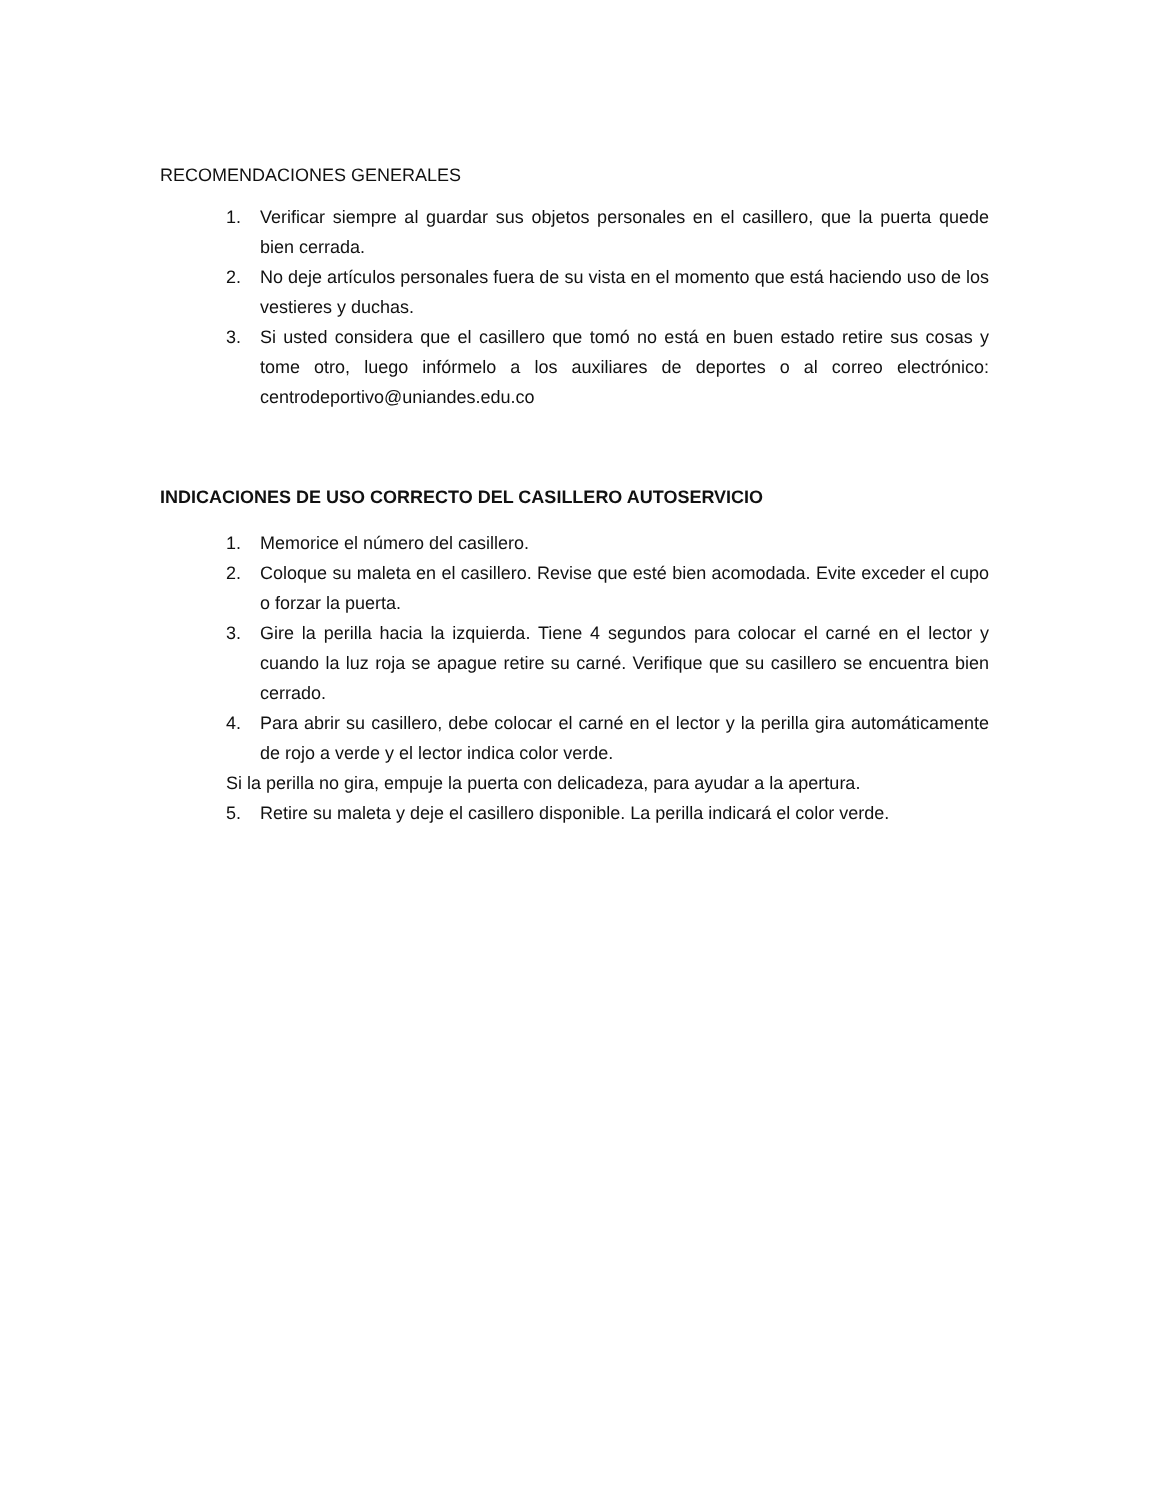RECOMENDACIONES GENERALES
1. Verificar siempre al guardar sus objetos personales en el casillero, que la puerta quede bien cerrada.
2. No deje artículos personales fuera de su vista en el momento que está haciendo uso de los vestieres y duchas.
3. Si usted considera que el casillero que tomó no está en buen estado retire sus cosas y tome otro, luego infórmelo a los auxiliares de deportes o al correo electrónico: centrodeportivo@uniandes.edu.co
INDICACIONES DE USO CORRECTO DEL CASILLERO AUTOSERVICIO
1. Memorice el número del casillero.
2. Coloque su maleta en el casillero. Revise que esté bien acomodada. Evite exceder el cupo o forzar la puerta.
3. Gire la perilla hacia la izquierda. Tiene 4 segundos para colocar el carné en el lector y cuando la luz roja se apague retire su carné. Verifique que su casillero se encuentra bien cerrado.
4. Para abrir su casillero, debe colocar el carné en el lector y la perilla gira automáticamente de rojo a verde y el lector indica color verde.
Si la perilla no gira, empuje la puerta con delicadeza, para ayudar a la apertura.
5. Retire su maleta y deje el casillero disponible. La perilla indicará el color verde.